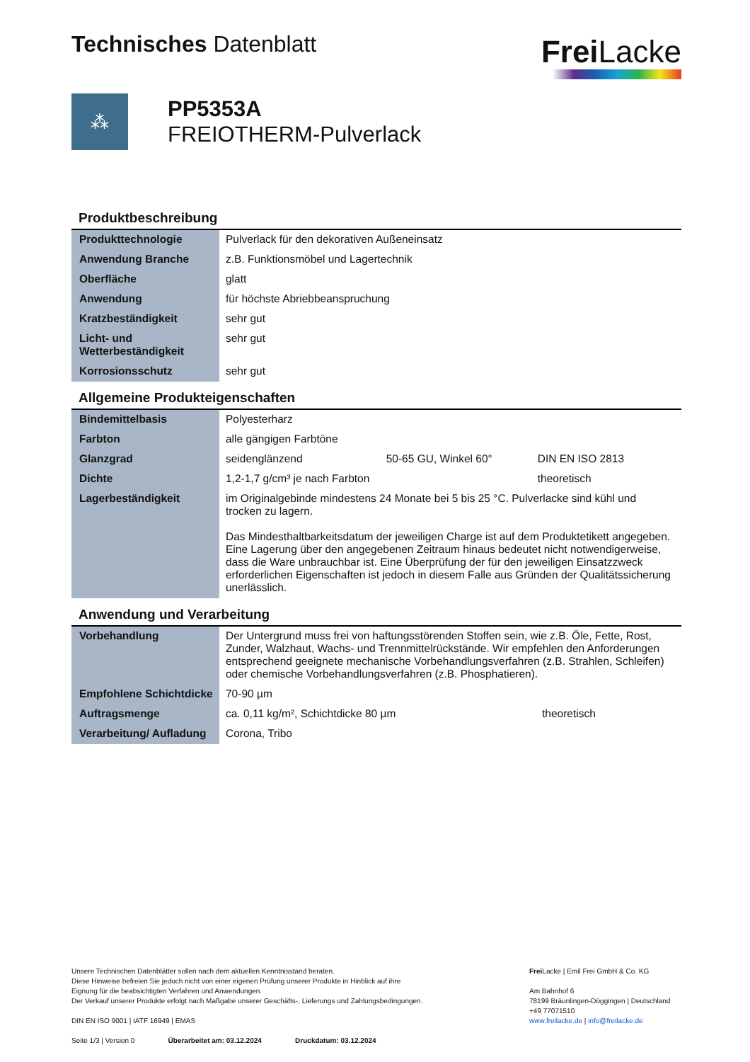Technisches Datenblatt
Frei Lacke
⁂
PP5353A
FREIOTHERM-Pulverlack
Produktbeschreibung
| Produkttechnologie | Pulverlack für den dekorativen Außeneinsatz |
| Anwendung Branche | z.B. Funktionsmöbel und Lagertechnik |
| Oberfläche | glatt |
| Anwendung | für höchste Abriebbeanspruchung |
| Kratzbeständigkeit | sehr gut |
| Licht- und Wetterbeständigkeit | sehr gut |
| Korrosionsschutz | sehr gut |
Allgemeine Produkteigenschaften
| Bindemittelbasis | Polyesterharz | | |
| Farbton | alle gängigen Farbtöne | | |
| Glanzgrad | seidenglänzend | 50-65 GU, Winkel 60° | DIN EN ISO 2813 |
| Dichte | 1,2-1,7 g/cm³ je nach Farbton | | theoretisch |
| Lagerbeständigkeit | im Originalgebinde mindestens 24 Monate bei 5 bis 25 °C. Pulverlacke sind kühl und trocken zu lagern. Das Mindesthaltbarkeitsdatum der jeweiligen Charge ist auf dem Produktetikett angegeben. Eine Lagerung über den angegebenen Zeitraum hinaus bedeutet nicht notwendigerweise, dass die Ware unbrauchbar ist. Eine Überprüfung der für den jeweiligen Einsatzzweck erforderlichen Eigenschaften ist jedoch in diesem Falle aus Gründen der Qualitätssicherung unerlässlich. | | |
Anwendung und Verarbeitung
| Vorbehandlung | Der Untergrund muss frei von haftungsstörenden Stoffen sein, wie z.B. Öle, Fette, Rost, Zunder, Walzhaut, Wachs- und Trennmittelrückstände. Wir empfehlen den Anforderungen entsprechend geeignete mechanische Vorbehandlungsverfahren (z.B. Strahlen, Schleifen) oder chemische Vorbehandlungsverfahren (z.B. Phosphatieren). | |
| Empfohlene Schichtdicke | 70-90 µm | |
| Auftragsmenge | ca. 0,11 kg/m², Schichtdicke 80 µm | theoretisch |
| Verarbeitung/ Aufladung | Corona, Tribo | |
Unsere Technischen Datenblätter sollen nach dem aktuellen Kenntnisstand beraten.
Diese Hinweise befreien Sie jedoch nicht von einer eigenen Prüfung unserer Produkte in Hinblick auf ihre
Eignung für die beabsichtigten Verfahren und Anwendungen.
Der Verkauf unserer Produkte erfolgt nach Maßgabe unserer Geschäfts-, Lieferungs und Zahlungsbedingungen.
DIN EN ISO 9001 | IATF 16949 | EMAS
Seite 1/3 | Version 0 Überarbeitet am: 03.12.2024 Druckdatum: 03.12.2024
Frei Lacke | Emil Frei GmbH & Co. KG
Am Bahnhof 6
78199 Bräunlingen-Döggingen | Deutschland
+49 77071510
www.freilacke.de | info@freilacke.de